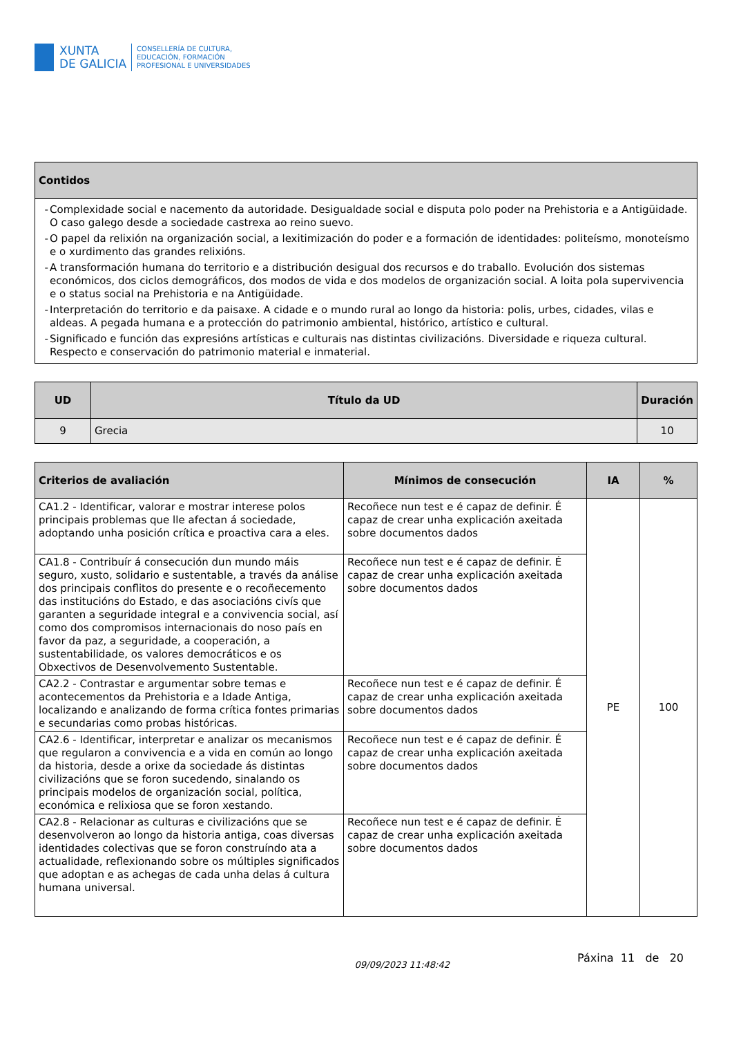XUNTA
DE GALICIA
CONSELLERÍA DE CULTURA,
EDUCACIÓN, FORMACIÓN
PROFESIONAL E UNIVERSIDADES
| Contidos |
| --- |
| - Complexidade social e nacemento da autoridade. Desigualdade social e disputa polo poder na Prehistoria e a Antigüidade. O caso galego desde a sociedade castrexa ao reino suevo. - O papel da relixión na organización social, a lexitimización do poder e a formación de identidades: politeísmo, monoteísmo e o xurdimento das grandes relixións. - A transformación humana do territorio e a distribución desigual dos recursos e do traballo. Evolución dos sistemas económicos, dos ciclos demográficos, dos modos de vida e dos modelos de organización social. A loita pola supervivencia e o status social na Prehistoria e na Antigüidade. - Interpretación do territorio e da paisaxe. A cidade e o mundo rural ao longo da historia: polis, urbes, cidades, vilas e aldeas. A pegada humana e a protección do patrimonio ambiental, histórico, artístico e cultural. - Significado e función das expresións artísticas e culturais nas distintas civilizacións. Diversidade e riqueza cultural. Respecto e conservación do patrimonio material e inmaterial. |
| UD | Título da UD | Duración |
| --- | --- | --- |
| 9 | Grecia | 10 |
| Criterios de avaliación | Mínimos de consecución | IA | % |
| --- | --- | --- | --- |
| CA1.2 - Identificar, valorar e mostrar interese polos principais problemas que lle afectan á sociedade, adoptando unha posición crítica e proactiva cara a eles. | Recoñece nun test e é capaz de definir. É capaz de crear unha explicación axeitada sobre documentos dados | PE | 100 |
| CA1.8 - Contribuír á consecución dun mundo máis seguro, xusto, solidario e sustentable, a través da análise dos principais conflitos do presente e o recoñecemento das institucións do Estado, e das asociacións civís que garanten a seguridade integral e a convivencia social, así como dos compromisos internacionais do noso país en favor da paz, a seguridade, a cooperación, a sustentabilidade, os valores democráticos e os Obxectivos de Desenvolvemento Sustentable. | Recoñece nun test e é capaz de definir. É capaz de crear unha explicación axeitada sobre documentos dados | | |
| CA2.2 - Contrastar e argumentar sobre temas e acontecementos da Prehistoria e a Idade Antiga, localizando e analizando de forma crítica fontes primarias e secundarias como probas históricas. | Recoñece nun test e é capaz de definir. É capaz de crear unha explicación axeitada sobre documentos dados | | |
| CA2.6 - Identificar, interpretar e analizar os mecanismos que regularon a convivencia e a vida en común ao longo da historia, desde a orixe da sociedade ás distintas civilizacións que se foron sucedendo, sinalando os principais modelos de organización social, política, económica e relixiosa que se foron xestando. | Recoñece nun test e é capaz de definir. É capaz de crear unha explicación axeitada sobre documentos dados | | |
| CA2.8 - Relacionar as culturas e civilizacións que se desenvolveron ao longo da historia antiga, coas diversas identidades colectivas que se foron construíndo ata a actualidade, reflexionando sobre os múltiples significados que adoptan e as achegas de cada unha delas á cultura humana universal. | Recoñece nun test e é capaz de definir. É capaz de crear unha explicación axeitada sobre documentos dados | | |
09/09/2023 11:48:42 Páxina 11 de 20